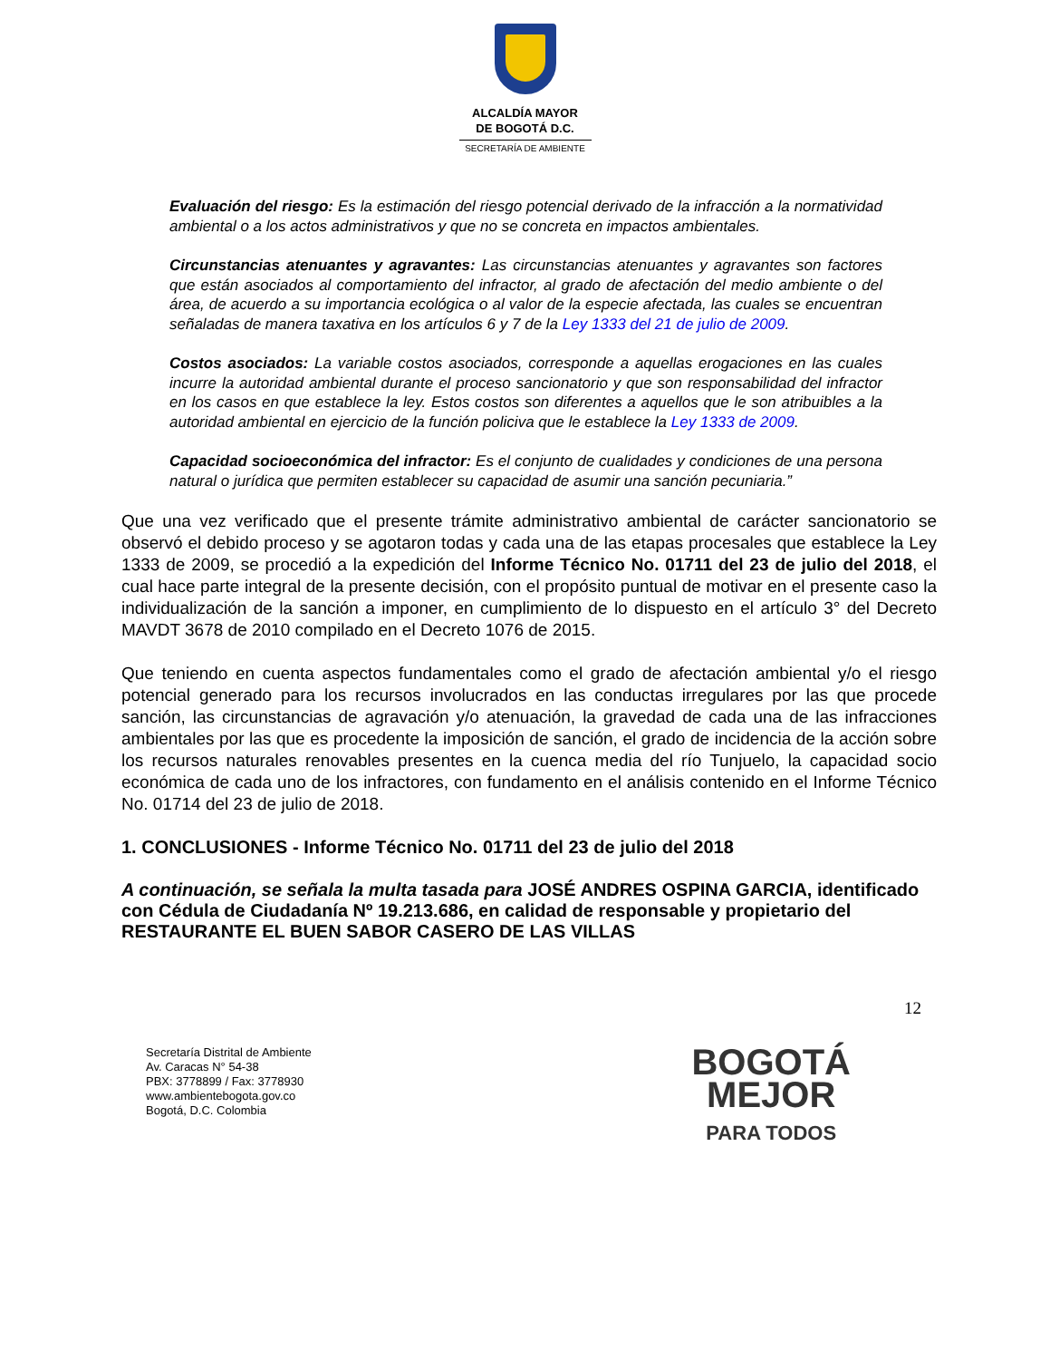ALCALDÍA MAYOR
DE BOGOTÁ D.C.
SECRETARÍA DE AMBIENTE
Evaluación del riesgo: Es la estimación del riesgo potencial derivado de la infracción a la normatividad ambiental o a los actos administrativos y que no se concreta en impactos ambientales.
Circunstancias atenuantes y agravantes: Las circunstancias atenuantes y agravantes son factores que están asociados al comportamiento del infractor, al grado de afectación del medio ambiente o del área, de acuerdo a su importancia ecológica o al valor de la especie afectada, las cuales se encuentran señaladas de manera taxativa en los artículos 6 y 7 de la Ley 1333 del 21 de julio de 2009.
Costos asociados: La variable costos asociados, corresponde a aquellas erogaciones en las cuales incurre la autoridad ambiental durante el proceso sancionatorio y que son responsabilidad del infractor en los casos en que establece la ley. Estos costos son diferentes a aquellos que le son atribuibles a la autoridad ambiental en ejercicio de la función policiva que le establece la Ley 1333 de 2009.
Capacidad socioeconómica del infractor: Es el conjunto de cualidades y condiciones de una persona natural o jurídica que permiten establecer su capacidad de asumir una sanción pecuniaria.”
Que una vez verificado que el presente trámite administrativo ambiental de carácter sancionatorio se observó el debido proceso y se agotaron todas y cada una de las etapas procesales que establece la Ley 1333 de 2009, se procedió a la expedición del Informe Técnico No. 01711 del 23 de julio del 2018, el cual hace parte integral de la presente decisión, con el propósito puntual de motivar en el presente caso la individualización de la sanción a imponer, en cumplimiento de lo dispuesto en el artículo 3° del Decreto MAVDT 3678 de 2010 compilado en el Decreto 1076 de 2015.
Que teniendo en cuenta aspectos fundamentales como el grado de afectación ambiental y/o el riesgo potencial generado para los recursos involucrados en las conductas irregulares por las que procede sanción, las circunstancias de agravación y/o atenuación, la gravedad de cada una de las infracciones ambientales por las que es procedente la imposición de sanción, el grado de incidencia de la acción sobre los recursos naturales renovables presentes en la cuenca media del río Tunjuelo, la capacidad socio económica de cada uno de los infractores, con fundamento en el análisis contenido en el Informe Técnico No. 01714 del 23 de julio de 2018.
1. CONCLUSIONES - Informe Técnico No. 01711 del 23 de julio del 2018
A continuación, se señala la multa tasada para JOSÉ ANDRES OSPINA GARCIA, identificado con Cédula de Ciudadanía Nº 19.213.686, en calidad de responsable y propietario del RESTAURANTE EL BUEN SABOR CASERO DE LAS VILLAS
12
Secretaría Distrital de Ambiente
Av. Caracas N° 54-38
PBX: 3778899 / Fax: 3778930
www.ambientebogota.gov.co
Bogotá, D.C. Colombia
BOGOTÁ
MEJOR
PARA TODOS